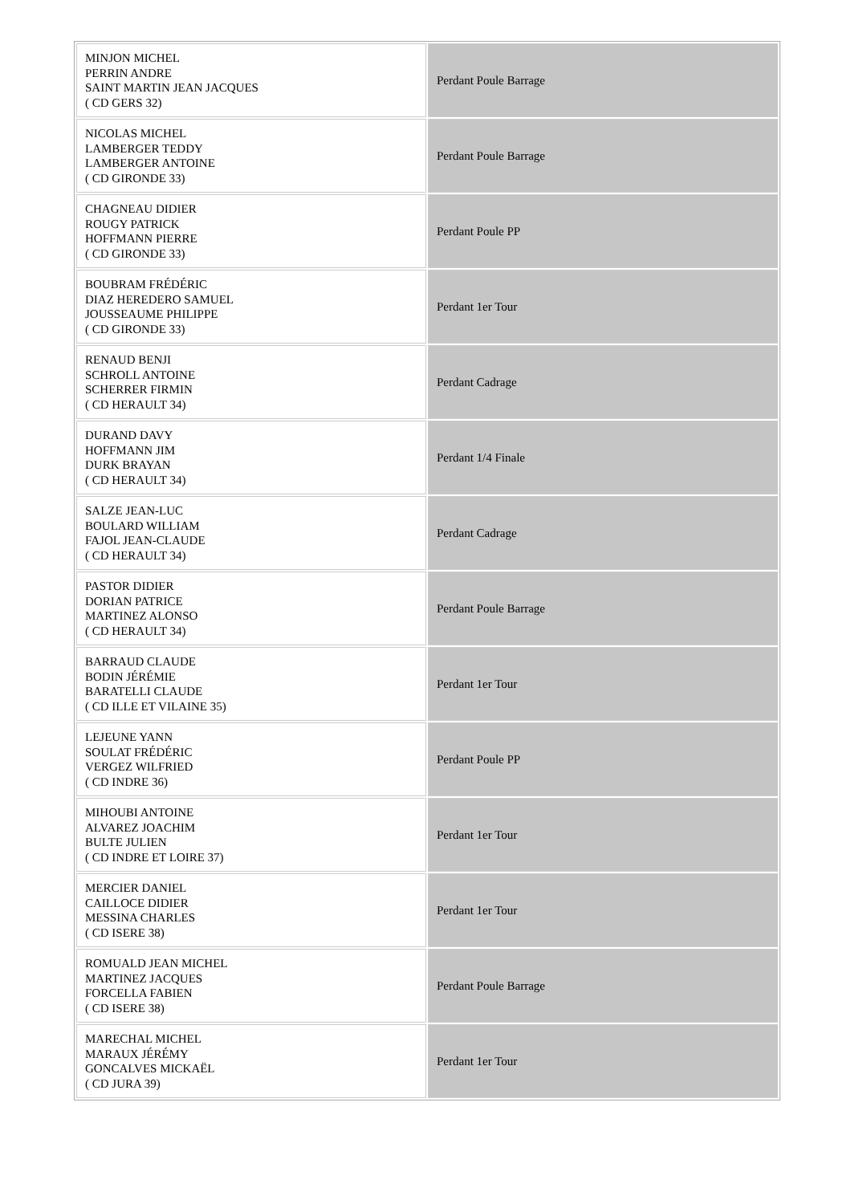| MINJON MICHEL PERRIN ANDRE SAINT MARTIN JEAN JACQUES ( CD GERS 32) | Perdant Poule Barrage |
| NICOLAS MICHEL LAMBERGER TEDDY LAMBERGER ANTOINE ( CD GIRONDE 33) | Perdant Poule Barrage |
| CHAGNEAU DIDIER ROUGY PATRICK HOFFMANN PIERRE ( CD GIRONDE 33) | Perdant Poule PP |
| BOUBRAM FRÉDÉRIC DIAZ HEREDERO SAMUEL JOUSSEAUME PHILIPPE ( CD GIRONDE 33) | Perdant 1er Tour |
| RENAUD BENJI SCHROLL ANTOINE SCHERRER FIRMIN ( CD HERAULT 34) | Perdant Cadrage |
| DURAND DAVY HOFFMANN JIM DURK BRAYAN ( CD HERAULT 34) | Perdant 1/4 Finale |
| SALZE JEAN-LUC BOULARD WILLIAM FAJOL JEAN-CLAUDE ( CD HERAULT 34) | Perdant Cadrage |
| PASTOR DIDIER DORIAN PATRICE MARTINEZ ALONSO ( CD HERAULT 34) | Perdant Poule Barrage |
| BARRAUD CLAUDE BODIN JÉRÉMIE BARATELLI CLAUDE ( CD ILLE ET VILAINE 35) | Perdant 1er Tour |
| LEJEUNE YANN SOULAT FRÉDÉRIC VERGEZ WILFRIED ( CD INDRE 36) | Perdant Poule PP |
| MIHOUBI ANTOINE ALVAREZ JOACHIM BULTE JULIEN ( CD INDRE ET LOIRE 37) | Perdant 1er Tour |
| MERCIER DANIEL CAILLOCE DIDIER MESSINA CHARLES ( CD ISERE 38) | Perdant 1er Tour |
| ROMUALD JEAN MICHEL MARTINEZ JACQUES FORCELLA FABIEN ( CD ISERE 38) | Perdant Poule Barrage |
| MARECHAL MICHEL MARAUX JÉRÉMY GONCALVES MICKAËL ( CD JURA 39) | Perdant 1er Tour |